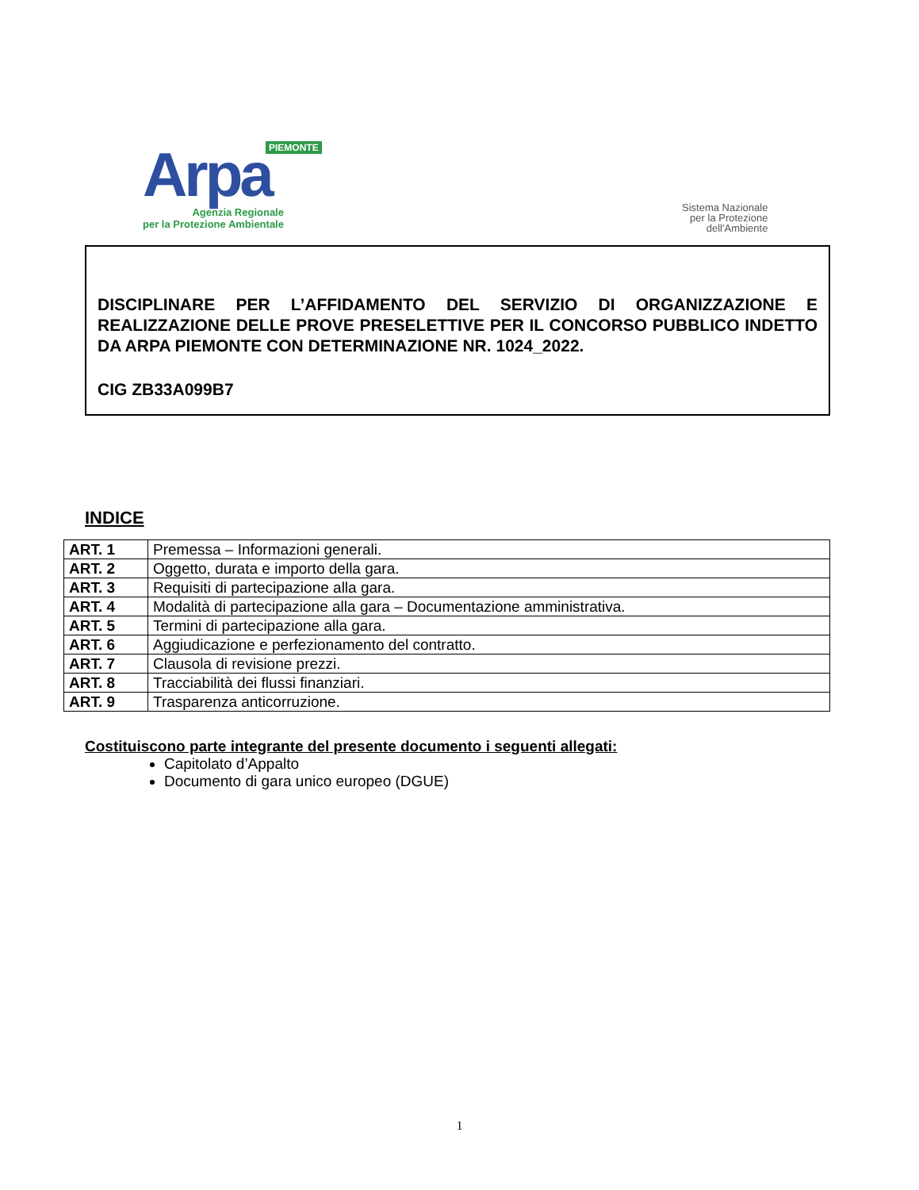PIEMONTE
Arpa
Agenzia Regionale
per la Protezione Ambientale
Sistema Nazionale
per la Protezione
dell'Ambiente
DISCIPLINARE PER L’AFFIDAMENTO DEL SERVIZIO DI ORGANIZZAZIONE E REALIZZAZIONE DELLE PROVE PRESELETTIVE PER IL CONCORSO PUBBLICO INDETTO DA ARPA PIEMONTE CON DETERMINAZIONE NR. 1024_2022.
CIG ZB33A099B7
INDICE
| ART. 1 | Premessa – Informazioni generali. |
| ART. 2 | Oggetto, durata e importo della gara. |
| ART. 3 | Requisiti di partecipazione alla gara. |
| ART. 4 | Modalità di partecipazione alla gara – Documentazione amministrativa. |
| ART. 5 | Termini di partecipazione alla gara. |
| ART. 6 | Aggiudicazione e perfezionamento del contratto. |
| ART. 7 | Clausola di revisione prezzi. |
| ART. 8 | Tracciabilità dei flussi finanziari. |
| ART. 9 | Trasparenza anticorruzione. |
Costituiscono parte integrante del presente documento i seguenti allegati:
Capitolato d’Appalto
Documento di gara unico europeo (DGUE)
1